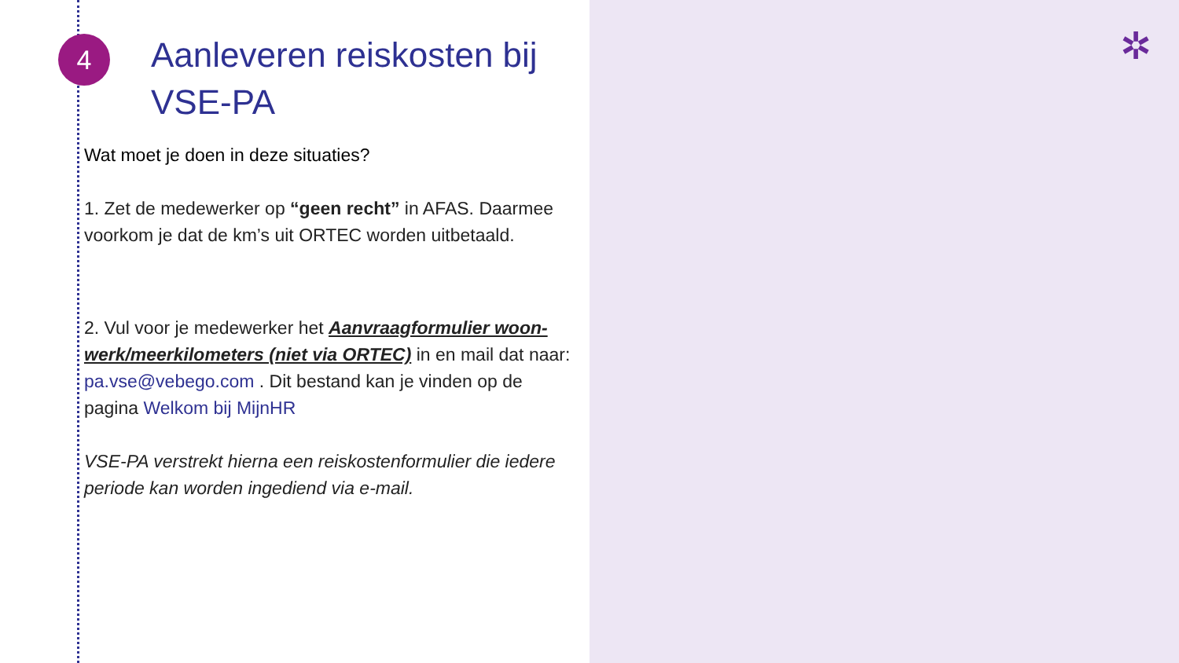4 ✲
Aanleveren reiskosten bij VSE-PA
Wat moet je doen in deze situaties?
1. Zet de medewerker op “geen recht” in AFAS. Daarmee voorkom je dat de km’s uit ORTEC worden uitbetaald.
2. Vul voor je medewerker het Aanvraagformulier woon-werk/meerkilometers (niet via ORTEC) in en mail dat naar: pa.vse@vebego.com . Dit bestand kan je vinden op de pagina Welkom bij MijnHR
VSE-PA verstrekt hierna een reiskostenformulier die iedere periode kan worden ingediend via e-mail.